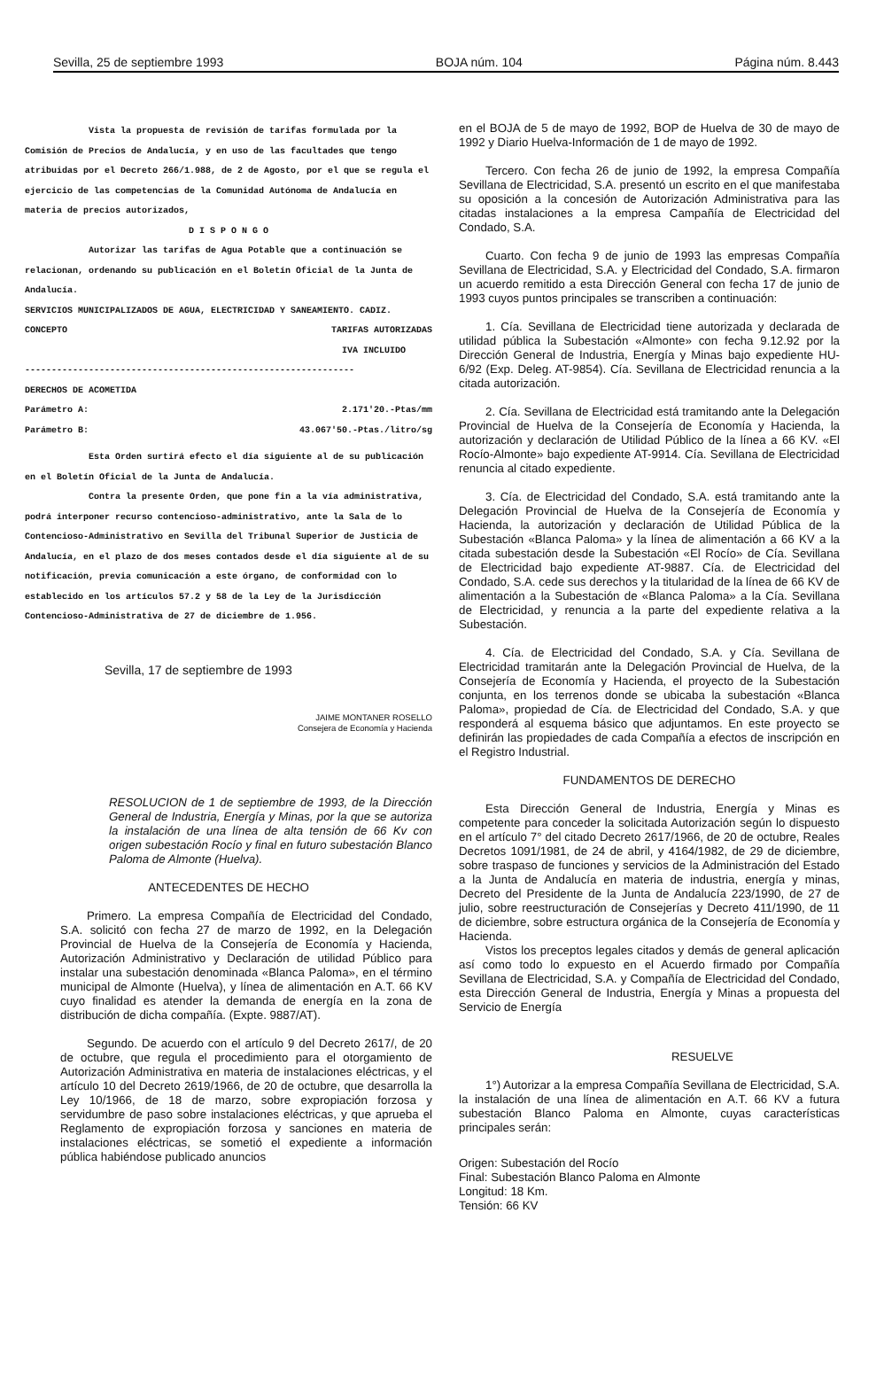Sevilla, 25 de septiembre 1993 BOJA núm. 104 Página núm. 8.443
Vista la propuesta de revisión de tarifas formulada por la Comisión de Precios de Andalucía, y en uso de las facultades que tengo atribuidas por el Decreto 266/1.988, de 2 de Agosto, por el que se regula el ejercicio de las competencias de la Comunidad Autónoma de Andalucía en materia de precios autorizados,
D I S P O N G O
Autorizar las tarifas de Agua Potable que a continuación se relacionan, ordenando su publicación en el Boletín Oficial de la Junta de Andalucía.
SERVICIOS MUNICIPALIZADOS DE AGUA, ELECTRICIDAD Y SANEAMIENTO. CADIZ.
CONCEPTO TARIFAS AUTORIZADAS
IVA INCLUIDO
--------------------------------------------------------------
DERECHOS DE ACOMETIDA
Parámetro A: 2.171'20.-Ptas/mm
Parámetro B: 43.067'50.-Ptas./litro/sg
Esta Orden surtirá efecto el día siguiente al de su publicación en el Boletín Oficial de la Junta de Andalucía.
Contra la presente Orden, que pone fin a la vía administrativa, podrá interponer recurso contencioso-administrativo, ante la Sala de lo Contencioso-Administrativo en Sevilla del Tribunal Superior de Justicia de Andalucía, en el plazo de dos meses contados desde el día siguiente al de su notificación, previa comunicación a este órgano, de conformidad con lo establecido en los artículos 57.2 y 58 de la Ley de la Jurisdicción Contencioso-Administrativa de 27 de diciembre de 1.956.
Sevilla, 17 de septiembre de 1993
JAIME MONTANER ROSELLO
Consejera de Economía y Hacienda
RESOLUCION de 1 de septiembre de 1993, de la Dirección General de Industria, Energía y Minas, por la que se autoriza la instalación de una línea de alta tensión de 66 Kv con origen subestación Rocío y final en futuro subestación Blanco Paloma de Almonte (Huelva).
ANTECEDENTES DE HECHO
Primero. La empresa Compañía de Electricidad del Condado, S.A. solicitó con fecha 27 de marzo de 1992, en la Delegación Provincial de Huelva de la Consejería de Economía y Hacienda, Autorización Administrativo y Declaración de utilidad Público para instalar una subestación denominada «Blanca Paloma», en el término municipal de Almonte (Huelva), y línea de alimentación en A.T. 66 KV cuyo finalidad es atender la demanda de energía en la zona de distribución de dicha compañía. (Expte. 9887/AT).
Segundo. De acuerdo con el artículo 9 del Decreto 2617/, de 20 de octubre, que regula el procedimiento para el otorgamiento de Autorización Administrativa en materia de instalaciones eléctricas, y el artículo 10 del Decreto 2619/1966, de 20 de octubre, que desarrolla la Ley 10/1966, de 18 de marzo, sobre expropiación forzosa y servidumbre de paso sobre instalaciones eléctricas, y que aprueba el Reglamento de expropiación forzosa y sanciones en materia de instalaciones eléctricas, se sometió el expediente a información pública habiéndose publicado anuncios
en el BOJA de 5 de mayo de 1992, BOP de Huelva de 30 de mayo de 1992 y Diario Huelva-Información de 1 de mayo de 1992.
Tercero. Con fecha 26 de junio de 1992, la empresa Compañía Sevillana de Electricidad, S.A. presentó un escrito en el que manifestaba su oposición a la concesión de Autorización Administrativa para las citadas instalaciones a la empresa Campañía de Electricidad del Condado, S.A.
Cuarto. Con fecha 9 de junio de 1993 las empresas Compañía Sevillana de Electricidad, S.A. y Electricidad del Condado, S.A. firmaron un acuerdo remitido a esta Dirección General con fecha 17 de junio de 1993 cuyos puntos principales se transcriben a continuación:
1. Cía. Sevillana de Electricidad tiene autorizada y declarada de utilidad pública la Subestación «Almonte» con fecha 9.12.92 por la Dirección General de Industria, Energía y Minas bajo expediente HU-6/92 (Exp. Deleg. AT-9854). Cía. Sevillana de Electricidad renuncia a la citada autorización.
2. Cía. Sevillana de Electricidad está tramitando ante la Delegación Provincial de Huelva de la Consejería de Economía y Hacienda, la autorización y declaración de Utilidad Público de la línea a 66 KV. «El Rocío-Almonte» bajo expediente AT-9914. Cía. Sevillana de Electricidad renuncia al citado expediente.
3. Cía. de Electricidad del Condado, S.A. está tramitando ante la Delegación Provincial de Huelva de la Consejería de Economía y Hacienda, la autorización y declaración de Utilidad Pública de la Subestación «Blanca Paloma» y la línea de alimentación a 66 KV a la citada subestación desde la Subestación «El Rocío» de Cía. Sevillana de Electricidad bajo expediente AT-9887. Cía. de Electricidad del Condado, S.A. cede sus derechos y la titularidad de la línea de 66 KV de alimentación a la Subestación de «Blanca Paloma» a la Cía. Sevillana de Electricidad, y renuncia a la parte del expediente relativa a la Subestación.
4. Cía. de Electricidad del Condado, S.A. y Cía. Sevillana de Electricidad tramitarán ante la Delegación Provincial de Huelva, de la Consejería de Economía y Hacienda, el proyecto de la Subestación conjunta, en los terrenos donde se ubicaba la subestación «Blanca Paloma», propiedad de Cía. de Electricidad del Condado, S.A. y que responderá al esquema básico que adjuntamos. En este proyecto se definirán las propiedades de cada Compañía a efectos de inscripción en el Registro Industrial.
FUNDAMENTOS DE DERECHO
Esta Dirección General de Industria, Energía y Minas es competente para conceder la solicitada Autorización según lo dispuesto en el artículo 7° del citado Decreto 2617/1966, de 20 de octubre, Reales Decretos 1091/1981, de 24 de abril, y 4164/1982, de 29 de diciembre, sobre traspaso de funciones y servicios de la Administración del Estado a la Junta de Andalucía en materia de industria, energía y minas, Decreto del Presidente de la Junta de Andalucía 223/1990, de 27 de julio, sobre reestructuración de Consejerías y Decreto 411/1990, de 11 de diciembre, sobre estructura orgánica de la Consejería de Economía y Hacienda.
Vistos los preceptos legales citados y demás de general aplicación así como todo lo expuesto en el Acuerdo firmado por Compañía Sevillana de Electricidad, S.A. y Compañía de Electricidad del Condado, esta Dirección General de Industria, Energía y Minas a propuesta del Servicio de Energía
RESUELVE
1°) Autorizar a la empresa Compañía Sevillana de Electricidad, S.A. la instalación de una línea de alimentación en A.T. 66 KV a futura subestación Blanco Paloma en Almonte, cuyas características principales serán:
Origen: Subestación del Rocío
Final: Subestación Blanco Paloma en Almonte
Longitud: 18 Km.
Tensión: 66 KV